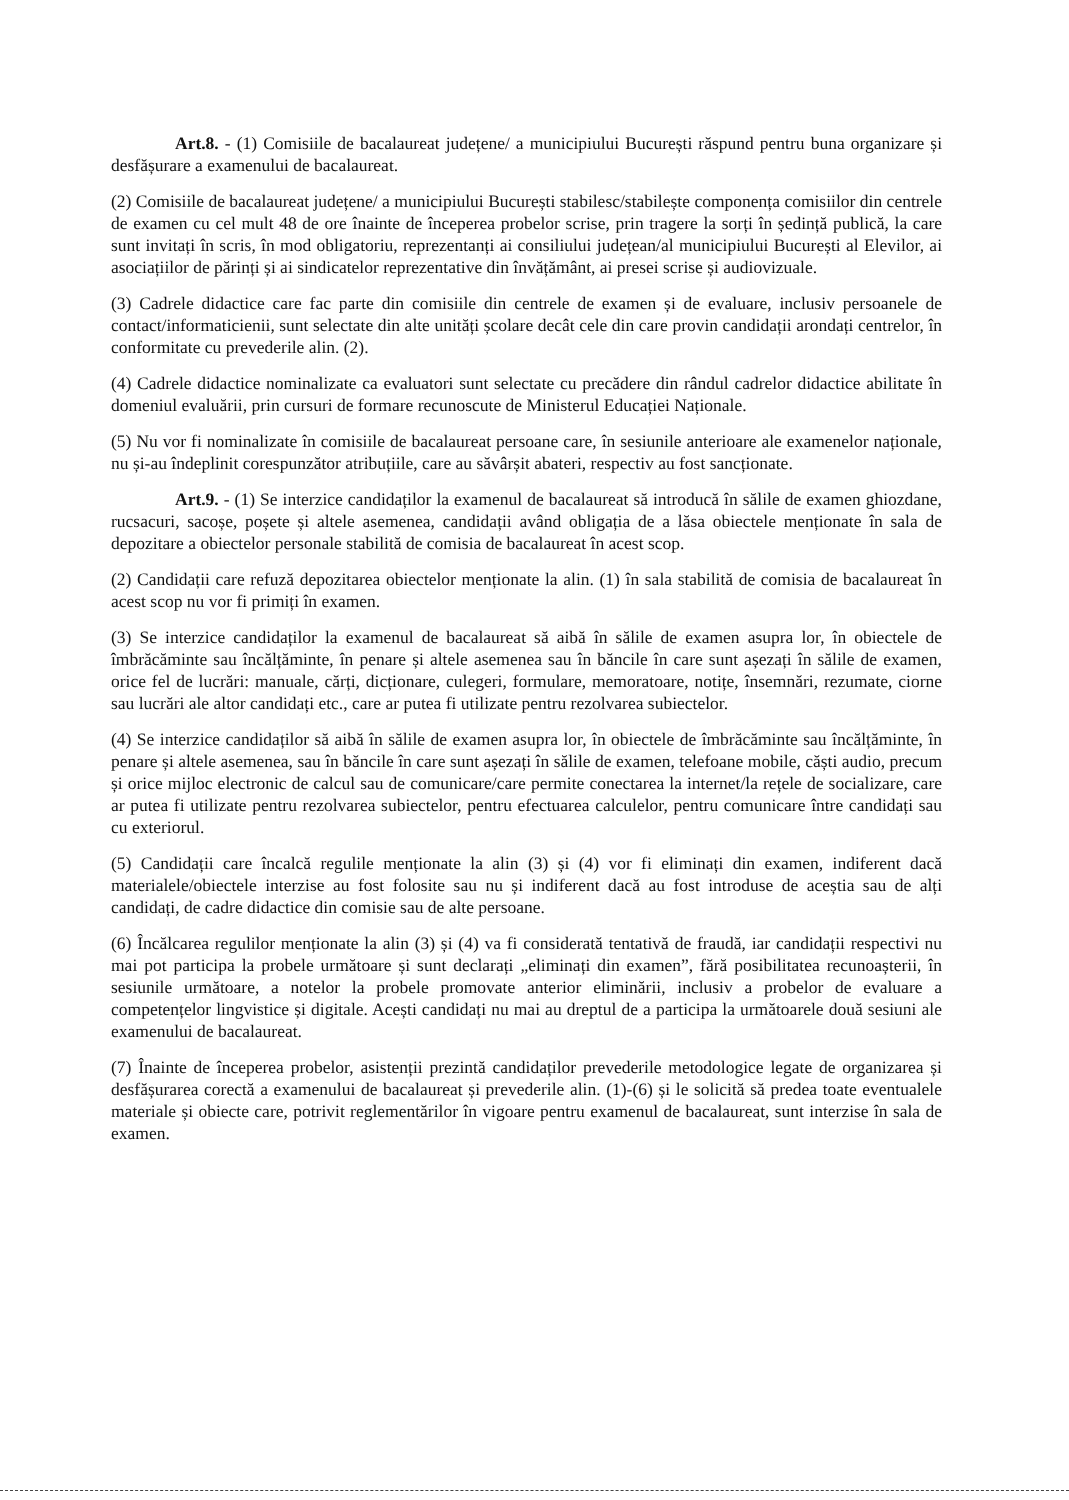Art.8. - (1) Comisiile de bacalaureat județene/ a municipiului București răspund pentru buna organizare și desfășurare a examenului de bacalaureat.
(2) Comisiile de bacalaureat județene/ a municipiului București stabilesc/stabilește componența comisiilor din centrele de examen cu cel mult 48 de ore înainte de începerea probelor scrise, prin tragere la sorți în ședință publică, la care sunt invitați în scris, în mod obligatoriu, reprezentanți ai consiliului județean/al municipiului București al Elevilor, ai asociațiilor de părinți și ai sindicatelor reprezentative din învățământ, ai presei scrise și audiovizuale.
(3) Cadrele didactice care fac parte din comisiile din centrele de examen și de evaluare, inclusiv persoanele de contact/informaticienii, sunt selectate din alte unități școlare decât cele din care provin candidații arondați centrelor, în conformitate cu prevederile alin. (2).
(4) Cadrele didactice nominalizate ca evaluatori sunt selectate cu precădere din rândul cadrelor didactice abilitate în domeniul evaluării, prin cursuri de formare recunoscute de Ministerul Educației Naționale.
(5) Nu vor fi nominalizate în comisiile de bacalaureat persoane care, în sesiunile anterioare ale examenelor naționale, nu și-au îndeplinit corespunzător atribuțiile, care au săvârșit abateri, respectiv au fost sancționate.
Art.9. - (1) Se interzice candidaților la examenul de bacalaureat să introducă în sălile de examen ghiozdane, rucsacuri, sacoșe, poșete și altele asemenea, candidații având obligația de a lăsa obiectele menționate în sala de depozitare a obiectelor personale stabilită de comisia de bacalaureat în acest scop.
(2) Candidații care refuză depozitarea obiectelor menționate la alin. (1) în sala stabilită de comisia de bacalaureat în acest scop nu vor fi primiți în examen.
(3) Se interzice candidaților la examenul de bacalaureat să aibă în sălile de examen asupra lor, în obiectele de îmbrăcăminte sau încălțăminte, în penare și altele asemenea sau în băncile în care sunt așezați în sălile de examen, orice fel de lucrări: manuale, cărți, dicționare, culegeri, formulare, memoratoare, notițe, însemnări, rezumate, ciorne sau lucrări ale altor candidați etc., care ar putea fi utilizate pentru rezolvarea subiectelor.
(4) Se interzice candidaților să aibă în sălile de examen asupra lor, în obiectele de îmbrăcăminte sau încălțăminte, în penare și altele asemenea, sau în băncile în care sunt așezați în sălile de examen, telefoane mobile, căști audio, precum și orice mijloc electronic de calcul sau de comunicare/care permite conectarea la internet/la rețele de socializare, care ar putea fi utilizate pentru rezolvarea subiectelor, pentru efectuarea calculelor, pentru comunicare între candidați sau cu exteriorul.
(5) Candidații care încalcă regulile menționate la alin (3) și (4) vor fi eliminați din examen, indiferent dacă materialele/obiectele interzise au fost folosite sau nu și indiferent dacă au fost introduse de aceștia sau de alți candidați, de cadre didactice din comisie sau de alte persoane.
(6) Încălcarea regulilor menționate la alin (3) și (4) va fi considerată tentativă de fraudă, iar candidații respectivi nu mai pot participa la probele următoare și sunt declarați „eliminați din examen”, fără posibilitatea recunoașterii, în sesiunile următoare, a notelor la probele promovate anterior eliminării, inclusiv a probelor de evaluare a competențelor lingvistice și digitale. Acești candidați nu mai au dreptul de a participa la următoarele două sesiuni ale examenului de bacalaureat.
(7) Înainte de începerea probelor, asistenții prezintă candidaților prevederile metodologice legate de organizarea și desfășurarea corectă a examenului de bacalaureat și prevederile alin. (1)-(6) și le solicită să predea toate eventualele materiale și obiecte care, potrivit reglementărilor în vigoare pentru examenul de bacalaureat, sunt interzise în sala de examen.